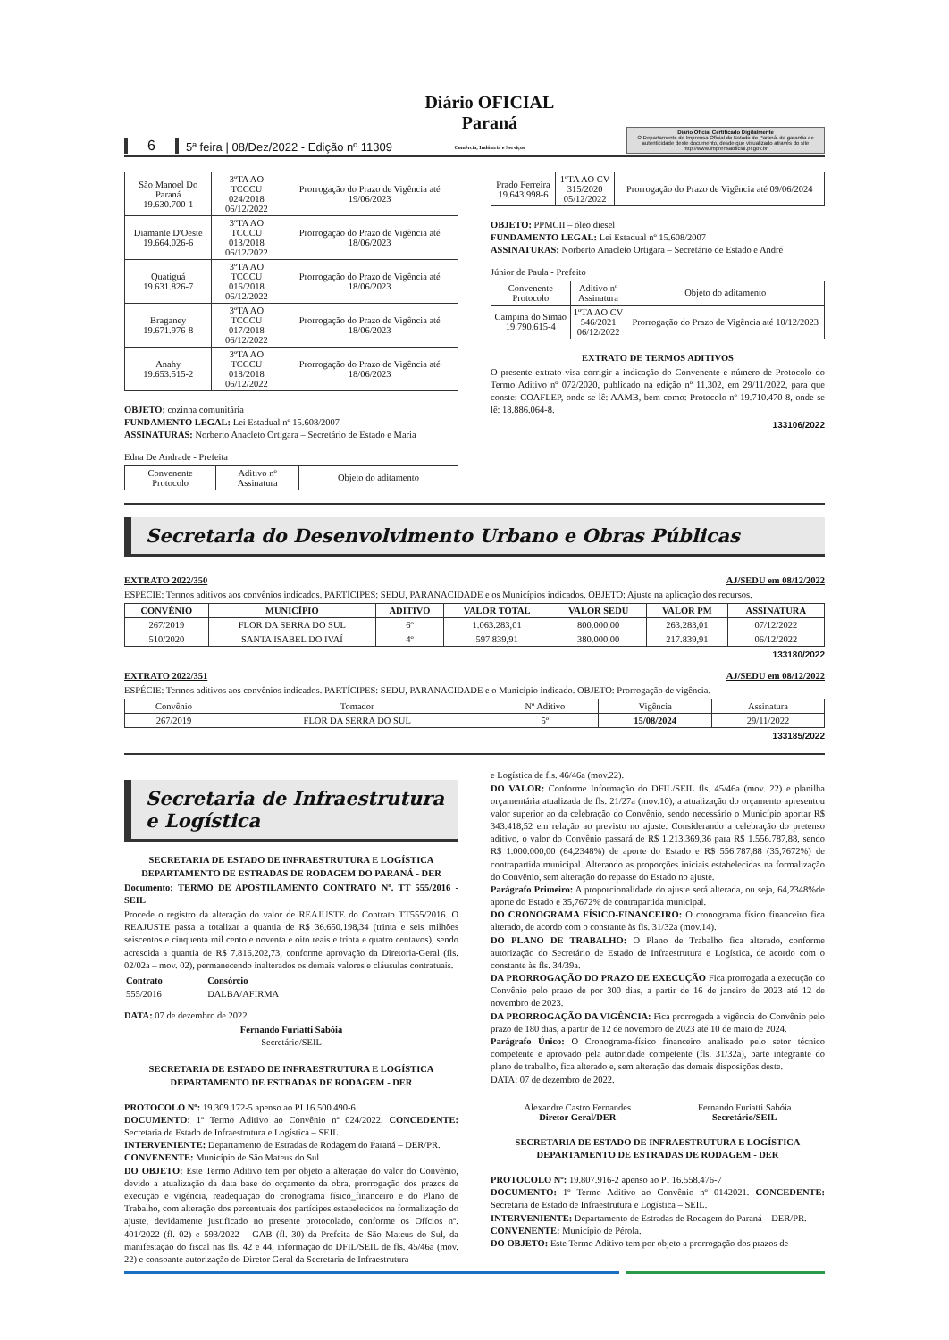6 5ª feira | 08/Dez/2022 - Edição nº 11309 Diário OFICIAL Paraná
Comércio, Indústria e Serviços
Diário Oficial Certificado Digitalmente
O Departamento de Imprensa Oficial do Estado do Paraná, da garantia de autenticidade deste documento, desde que visualizado através do site http://www.imprensaoficial.pr.gov.br
| São Manoel Do Paraná 19.630.700-1 | 3ºTA AO TCCCU 024/2018 06/12/2022 | Prorrogação do Prazo de Vigência até 19/06/2023 |
| Diamante D'Oeste 19.664.026-6 | 3ºTA AO TCCCU 013/2018 06/12/2022 | Prorrogação do Prazo de Vigência até 18/06/2023 |
| Quatiguá 19.631.826-7 | 3ºTA AO TCCCU 016/2018 06/12/2022 | Prorrogação do Prazo de Vigência até 18/06/2023 |
| Braganey 19.671.976-8 | 3ºTA AO TCCCU 017/2018 06/12/2022 | Prorrogação do Prazo de Vigência até 18/06/2023 |
| Anahy 19.653.515-2 | 3ºTA AO TCCCU 018/2018 06/12/2022 | Prorrogação do Prazo de Vigência até 18/06/2023 |
OBJETO: cozinha comunitária
FUNDAMENTO LEGAL: Lei Estadual nº 15.608/2007
ASSINATURAS: Norberto Anacleto Ortigara – Secretário de Estado e Maria
Edna De Andrade - Prefeita
| Convenente Protocolo | Aditivo nº Assinatura | Objeto do aditamento |
| Prado Ferreira 19.643.998-6 | 1ºTA AO CV 315/2020 05/12/2022 | Prorrogação do Prazo de Vigência até 09/06/2024 |
OBJETO: PPMCII – óleo diesel
FUNDAMENTO LEGAL: Lei Estadual nº 15.608/2007
ASSINATURAS: Norberto Anacleto Ortigara – Secretário de Estado e André
Júnior de Paula - Prefeito
| Convenente Protocolo | Aditivo nº Assinatura | Objeto do aditamento |
| Campina do Simão 19.790.615-4 | 1ºTA AO CV 546/2021 06/12/2022 | Prorrogação do Prazo de Vigência até 10/12/2023 |
EXTRATO DE TERMOS ADITIVOS
O presente extrato visa corrigir a indicação do Convenente e número de Protocolo do Termo Aditivo nº 072/2020, publicado na edição nº 11.302, em 29/11/2022, para que conste: COAFLEP, onde se lê: AAMB, bem como: Protocolo nº 19.710.470-8, onde se lê: 18.886.064-8.
133106/2022
Secretaria do Desenvolvimento Urbano e Obras Públicas
EXTRATO 2022/350 AJ/SEDU em 08/12/2022
ESPÉCIE: Termos aditivos aos convênios indicados. PARTÍCIPES: SEDU, PARANACIDADE e os Municípios indicados. OBJETO: Ajuste na aplicação dos recursos.
| CONVÊNIO | MUNICÍPIO | ADITIVO | VALOR TOTAL | VALOR SEDU | VALOR PM | ASSINATURA |
| --- | --- | --- | --- | --- | --- | --- |
| 267/2019 | FLOR DA SERRA DO SUL | 6º | 1.063.283,01 | 800.000,00 | 263.283,01 | 07/12/2022 |
| 510/2020 | SANTA ISABEL DO IVAÍ | 4º | 597.839,91 | 380.000,00 | 217.839,91 | 06/12/2022 |
133180/2022
EXTRATO 2022/351 AJ/SEDU em 08/12/2022
ESPÉCIE: Termos aditivos aos convênios indicados. PARTÍCIPES: SEDU, PARANACIDADE e o Município indicado. OBJETO: Prorrogação de vigência.
| Convênio | Tomador | Nº Aditivo | Vigência | Assinatura |
| 267/2019 | FLOR DA SERRA DO SUL | 5º | 15/08/2024 | 29/11/2022 |
133185/2022
Secretaria de Infraestrutura e Logística
SECRETARIA DE ESTADO DE INFRAESTRUTURA E LOGÍSTICA
DEPARTAMENTO DE ESTRADAS DE RODAGEM DO PARANÁ - DER
Documento: TERMO DE APOSTILAMENTO CONTRATO Nº. TT 555/2016 - SEIL
Procede o registro da alteração do valor de REAJUSTE do Contrato TT555/2016. O REAJUSTE passa a totalizar a quantia de R$ 36.650.198,34 (trinta e seis milhões seiscentos e cinquenta mil cento e noventa e oito reais e trinta e quatro centavos), sendo acrescida a quantia de R$ 7.816.202,73, conforme aprovação da Diretoria-Geral (fls. 02/02a – mov. 02), permanecendo inalterados os demais valores e cláusulas contratuais.
| Contrato | Consórcio |
| --- | --- |
| 555/2016 | DALBA/AFIRMA |
DATA: 07 de dezembro de 2022.
Fernando Furiatti Sabóia
Secretário/SEIL
SECRETARIA DE ESTADO DE INFRAESTRUTURA E LOGÍSTICA
DEPARTAMENTO DE ESTRADAS DE RODAGEM - DER
PROTOCOLO Nº: 19.309.172-5 apenso ao PI 16.500.490-6
DOCUMENTO: 1º Termo Aditivo ao Convênio nº 024/2022. CONCEDENTE: Secretaria de Estado de Infraestrutura e Logística – SEIL.
INTERVENIENTE: Departamento de Estradas de Rodagem do Paraná – DER/PR.
CONVENENTE: Município de São Mateus do Sul
DO OBJETO: Este Termo Aditivo tem por objeto a alteração do valor do Convênio, devido a atualização da data base do orçamento da obra, prorrogação dos prazos de execução e vigência, readequação do cronograma físico_financeiro e do Plano de Trabalho, com alteração dos percentuais dos partícipes estabelecidos na formalização do ajuste, devidamente justificado no presente protocolado, conforme os Ofícios nº. 401/2022 (fl. 02) e 593/2022 – GAB (fl. 30) da Prefeita de São Mateus do Sul, da manifestação do fiscal nas fls. 42 e 44, informação do DFIL/SEIL de fls. 45/46a (mov. 22) e consoante autorização do Diretor Geral da Secretaria de Infraestrutura
e Logística de fls. 46/46a (mov.22).
DO VALOR: Conforme Informação do DFIL/SEIL fls. 45/46a (mov. 22) e planilha orçamentária atualizada de fls. 21/27a (mov.10), a atualização do orçamento apresentou valor superior ao da celebração do Convênio, sendo necessário o Município aportar R$ 343.418,52 em relação ao previsto no ajuste. Considerando a celebração do pretenso aditivo, o valor do Convênio passará de R$ 1.213.369,36 para R$ 1.556.787,88, sendo R$ 1.000.000,00 (64,2348%) de aporte do Estado e R$ 556.787,88 (35,7672%) de contrapartida municipal. Alterando as proporções iniciais estabelecidas na formalização do Convênio, sem alteração do repasse do Estado no ajuste.
Parágrafo Primeiro: A proporcionalidade do ajuste será alterada, ou seja, 64,2348%de aporte do Estado e 35,7672% de contrapartida municipal.
DO CRONOGRAMA FÍSICO-FINANCEIRO: O cronograma físico financeiro fica alterado, de acordo com o constante às fls. 31/32a (mov.14).
DO PLANO DE TRABALHO: O Plano de Trabalho fica alterado, conforme autorização do Secretário de Estado de Infraestrutura e Logística, de acordo com o constante às fls. 34/39a.
DA PRORROGAÇÃO DO PRAZO DE EXECUÇÃO Fica prorrogada a execução do Convênio pelo prazo de por 300 dias, a partir de 16 de janeiro de 2023 até 12 de novembro de 2023.
DA PRORROGAÇÃO DA VIGÊNCIA: Fica prorrogada a vigência do Convênio pelo prazo de 180 dias, a partir de 12 de novembro de 2023 até 10 de maio de 2024.
Parágrafo Único: O Cronograma-físico financeiro analisado pelo setor técnico competente e aprovado pela autoridade competente (fls. 31/32a), parte integrante do plano de trabalho, fica alterado e, sem alteração das demais disposições deste.
DATA: 07 de dezembro de 2022.
Alexandre Castro Fernandes
Diretor Geral/DER
Fernando Furiatti Sabóia
Secretário/SEIL
SECRETARIA DE ESTADO DE INFRAESTRUTURA E LOGÍSTICA
DEPARTAMENTO DE ESTRADAS DE RODAGEM - DER
PROTOCOLO Nº: 19.807.916-2 apenso ao PI 16.558.476-7
DOCUMENTO: 1º Termo Aditivo ao Convênio nº 0142021. CONCEDENTE: Secretaria de Estado de Infraestrutura e Logística – SEIL.
INTERVENIENTE: Departamento de Estradas de Rodagem do Paraná – DER/PR.
CONVENENTE: Município de Pérola.
DO OBJETO: Este Termo Aditivo tem por objeto a prorrogação dos prazos de